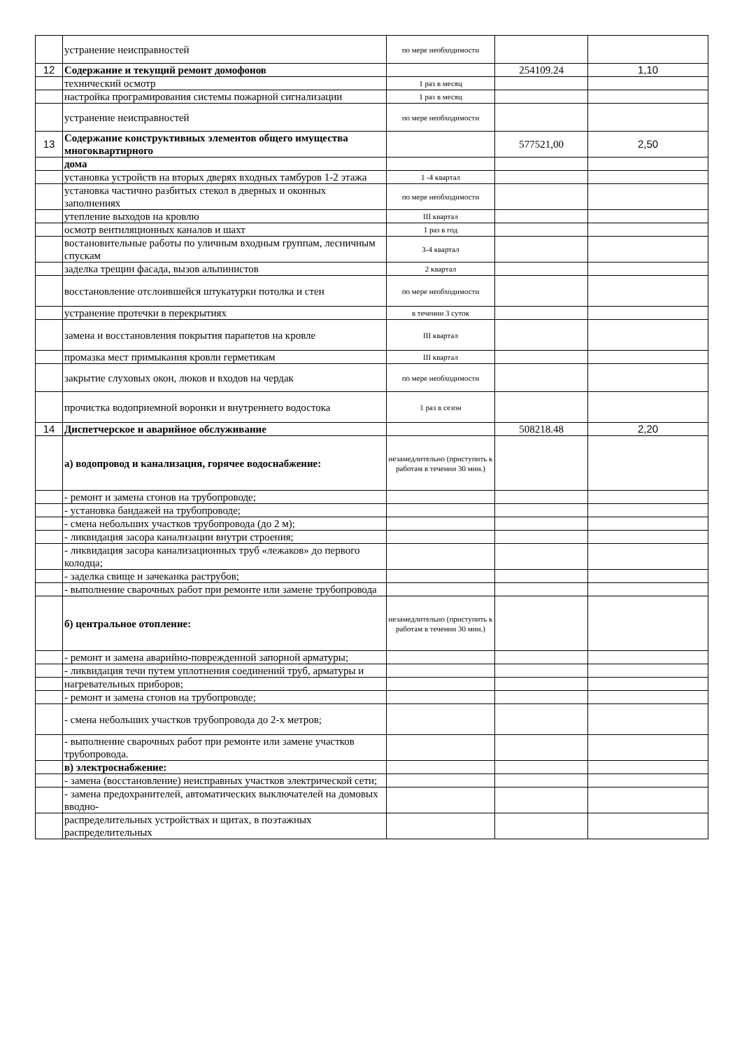| | устранение неисправностей | по мере необходимости | | |
| 12 | Содержание и текущий ремонт домофонов | | 254109.24 | 1,10 |
| | технический осмотр | 1 раз в месяц | | |
| | настройка програмирования системы пожарной сигнализации | 1 раз в месяц | | |
| | устранение неисправностей | по мере необходимости | | |
| 13 | Содержание конструктивных элементов общего имущества многоквартирного | | 577521,00 | 2,50 |
| | дома | | | |
| | установка устройств на вторых дверях входных тамбуров 1-2 этажа | 1 -4 квартал | | |
| | установка частично разбитых стекол в дверных и оконных заполнениях | по мере необходимости | | |
| | утепление выходов на кровлю | III квартал | | |
| | осмотр вентиляционных каналов и шахт | 1 раз в год | | |
| | востановительные работы по уличным входным группам, лесничным спускам | 3-4 квартал | | |
| | заделка трещин фасада, вызов альпинистов | 2 квартал | | |
| | восстановление отслоившейся штукатурки потолка и стен | по мере необходимости | | |
| | устранение протечки в перекрытиях | в течении 3 суток | | |
| | замена и восстановления покрытия парапетов на кровле | III квартал | | |
| | промазка мест примыкания кровли герметикам | III квартал | | |
| | закрытие слуховых окон, люков и входов на чердак | по мере необходимости | | |
| | прочистка водоприемной воронки и внутреннего водостока | 1 раз в сезон | | |
| 14 | Диспетчерское и аварийное обслуживание | | 508218.48 | 2,20 |
| | а) водопровод и канализация, горячее водоснабжение: | незамедлительно (приступить к работам в течении 30 мин.) | | |
| | - ремонт и замена сгонов на трубопроводе; | | | |
| | - установка бандажей на трубопроводе; | | | |
| | - смена небольших участков трубопровода (до 2 м); | | | |
| | - ликвидация засора канализации внутри строения; | | | |
| | - ликвидация засора канализационных труб «лежаков» до первого колодца; | | | |
| | - заделка свище и зачеканка раструбов; | | | |
| | - выполнение сварочных работ при ремонте или замене трубопровода | | | |
| | б) центральное отопление: | незамедлительно (приступить к работам в течении 30 мин.) | | |
| | - ремонт и замена аварийно-поврежденной запорной арматуры; | | | |
| | - ликвидация течи путем уплотнения соединений труб, арматуры и | | | |
| | нагревательных приборов; | | | |
| | - ремонт и замена сгонов на трубопроводе; | | | |
| | - смена небольших участков трубопровода до 2-х метров; | | | |
| | - выполнение сварочных работ при ремонте или замене участков трубопровода. | | | |
| | в) электроснабжение: | | | |
| | - замена (восстановление) неисправных участков электрической сети; | | | |
| | - замена предохранителей, автоматических выключателей на домовых вводно- | | | |
| | распределительных устройствах и щитах, в поэтажных распределительных | | | |